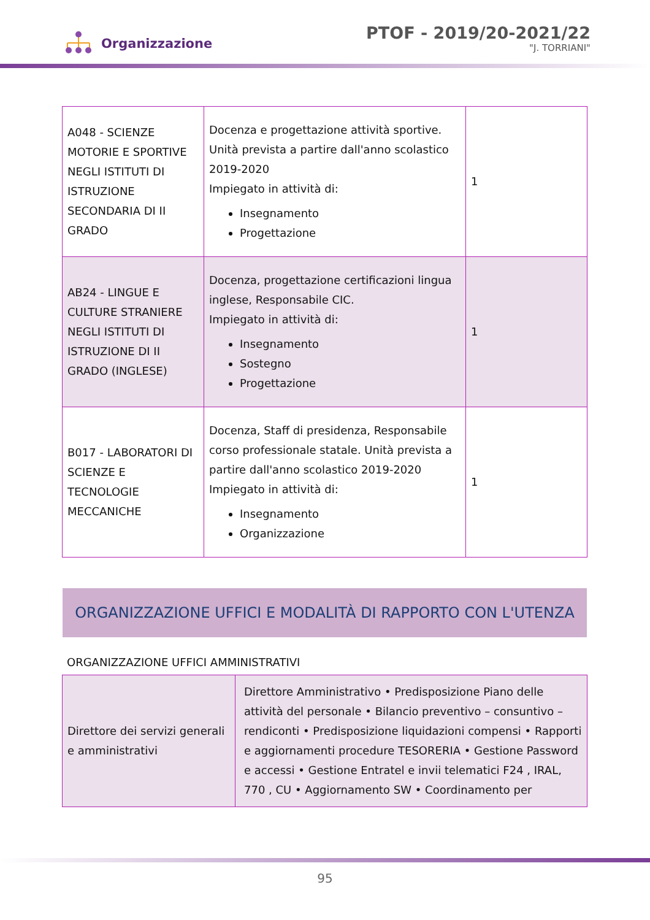Organizzazione
PTOF - 2019/20-2021/22
"J. TORRIANI"
| A048 - SCIENZE MOTORIE E SPORTIVE NEGLI ISTITUTI DI ISTRUZIONE SECONDARIA DI II GRADO | Docenza e progettazione attività sportive. Unità prevista a partire dall'anno scolastico 2019-2020 Impiegato in attività di: Insegnamento Progettazione | 1 |
| AB24 - LINGUE E CULTURE STRANIERE NEGLI ISTITUTI DI ISTRUZIONE DI II GRADO (INGLESE) | Docenza, progettazione certificazioni lingua inglese, Responsabile CIC. Impiegato in attività di: Insegnamento Sostegno Progettazione | 1 |
| B017 - LABORATORI DI SCIENZE E TECNOLOGIE MECCANICHE | Docenza, Staff di presidenza, Responsabile corso professionale statale. Unità prevista a partire dall'anno scolastico 2019-2020 Impiegato in attività di: Insegnamento Organizzazione | 1 |
ORGANIZZAZIONE UFFICI E MODALITÀ DI RAPPORTO CON L'UTENZA
ORGANIZZAZIONE UFFICI AMMINISTRATIVI
| Direttore dei servizi generali e amministrativi | Direttore Amministrativo • Predisposizione Piano delle attività del personale • Bilancio preventivo – consuntivo – rendiconti • Predisposizione liquidazioni compensi • Rapporti e aggiornamenti procedure TESORERIA • Gestione Password e accessi • Gestione Entratel e invii telematici F24 , IRAL, 770 , CU • Aggiornamento SW • Coordinamento per |
95